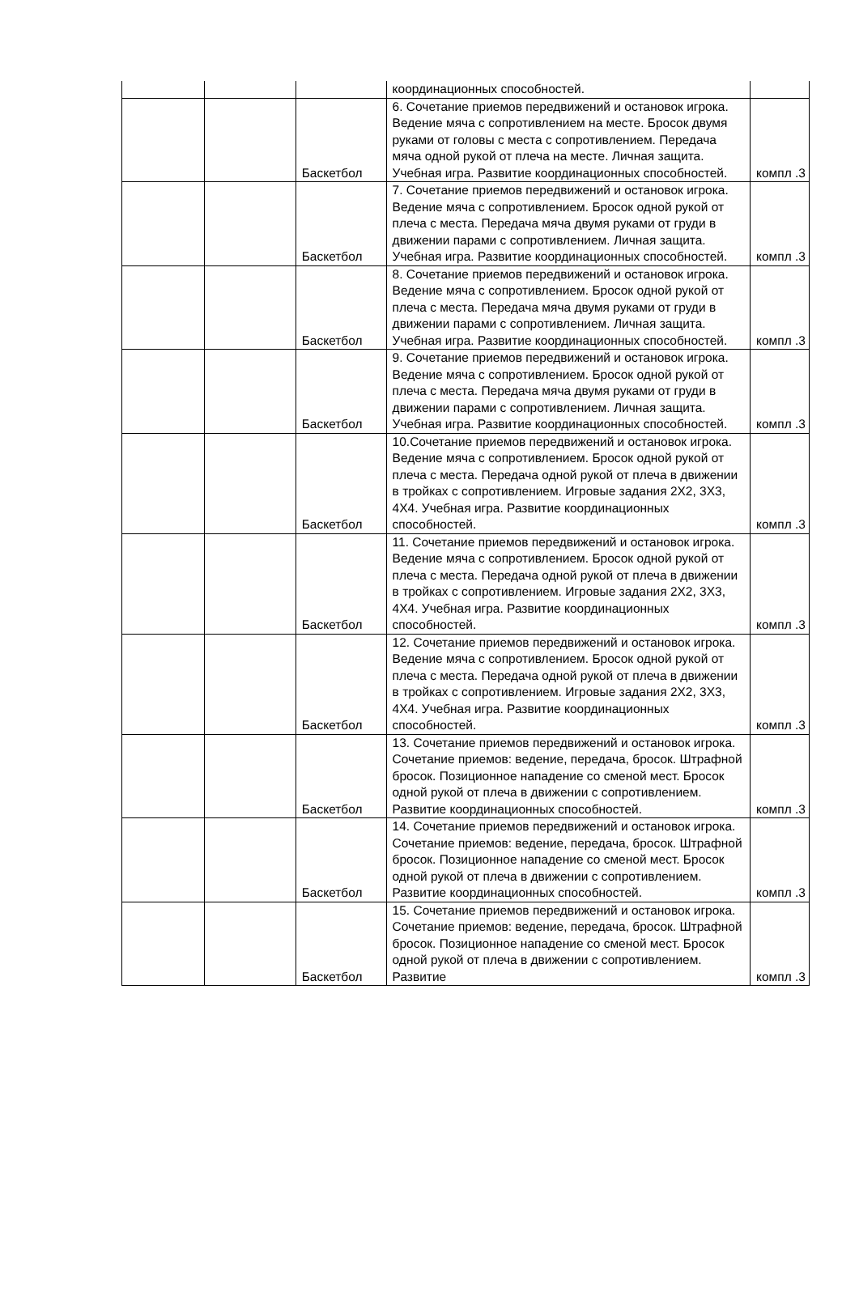| | | | координационных способностей. | |
| | | Баскетбол | 6. Сочетание приемов передвижений и остановок игрока. Ведение мяча с сопротивлением на месте. Бросок двумя руками от головы с места с сопротивлением. Передача мяча одной рукой от плеча на месте. Личная защита. Учебная игра. Развитие координационных способностей. | компл .3 |
| | | Баскетбол | 7. Сочетание приемов передвижений и остановок игрока. Ведение мяча с сопротивлением. Бросок одной рукой от плеча с места. Передача мяча двумя руками от груди в движении парами с сопротивлением. Личная защита. Учебная игра. Развитие координационных способностей. | компл .3 |
| | | Баскетбол | 8. Сочетание приемов передвижений и остановок игрока. Ведение мяча с сопротивлением. Бросок одной рукой от плеча с места. Передача мяча двумя руками от груди в движении парами с сопротивлением. Личная защита. Учебная игра. Развитие координационных способностей. | компл .3 |
| | | Баскетбол | 9. Сочетание приемов передвижений и остановок игрока. Ведение мяча с сопротивлением. Бросок одной рукой от плеча с места. Передача мяча двумя руками от груди в движении парами с сопротивлением. Личная защита. Учебная игра. Развитие координационных способностей. | компл .3 |
| | | Баскетбол | 10.Сочетание приемов передвижений и остановок игрока. Ведение мяча с сопротивлением. Бросок одной рукой от плеча с места. Передача одной рукой от плеча в движении в тройках с сопротивлением. Игровые задания 2Х2, 3Х3, 4Х4. Учебная игра. Развитие координационных способностей. | компл .3 |
| | | Баскетбол | 11. Сочетание приемов передвижений и остановок игрока. Ведение мяча с сопротивлением. Бросок одной рукой от плеча с места. Передача одной рукой от плеча в движении в тройках с сопротивлением. Игровые задания 2Х2, 3Х3, 4Х4. Учебная игра. Развитие координационных способностей. | компл .3 |
| | | Баскетбол | 12. Сочетание приемов передвижений и остановок игрока. Ведение мяча с сопротивлением. Бросок одной рукой от плеча с места. Передача одной рукой от плеча в движении в тройках с сопротивлением. Игровые задания 2Х2, 3Х3, 4Х4. Учебная игра. Развитие координационных способностей. | компл .3 |
| | | Баскетбол | 13. Сочетание приемов передвижений и остановок игрока. Сочетание приемов: ведение, передача, бросок. Штрафной бросок. Позиционное нападение со сменой мест. Бросок одной рукой от плеча в движении с сопротивлением. Развитие координационных способностей. | компл .3 |
| | | Баскетбол | 14. Сочетание приемов передвижений и остановок игрока. Сочетание приемов: ведение, передача, бросок. Штрафной бросок. Позиционное нападение со сменой мест. Бросок одной рукой от плеча в движении с сопротивлением. Развитие координационных способностей. | компл .3 |
| | | Баскетбол | 15. Сочетание приемов передвижений и остановок игрока. Сочетание приемов: ведение, передача, бросок. Штрафной бросок. Позиционное нападение со сменой мест. Бросок одной рукой от плеча в движении с сопротивлением. Развитие | компл .3 |